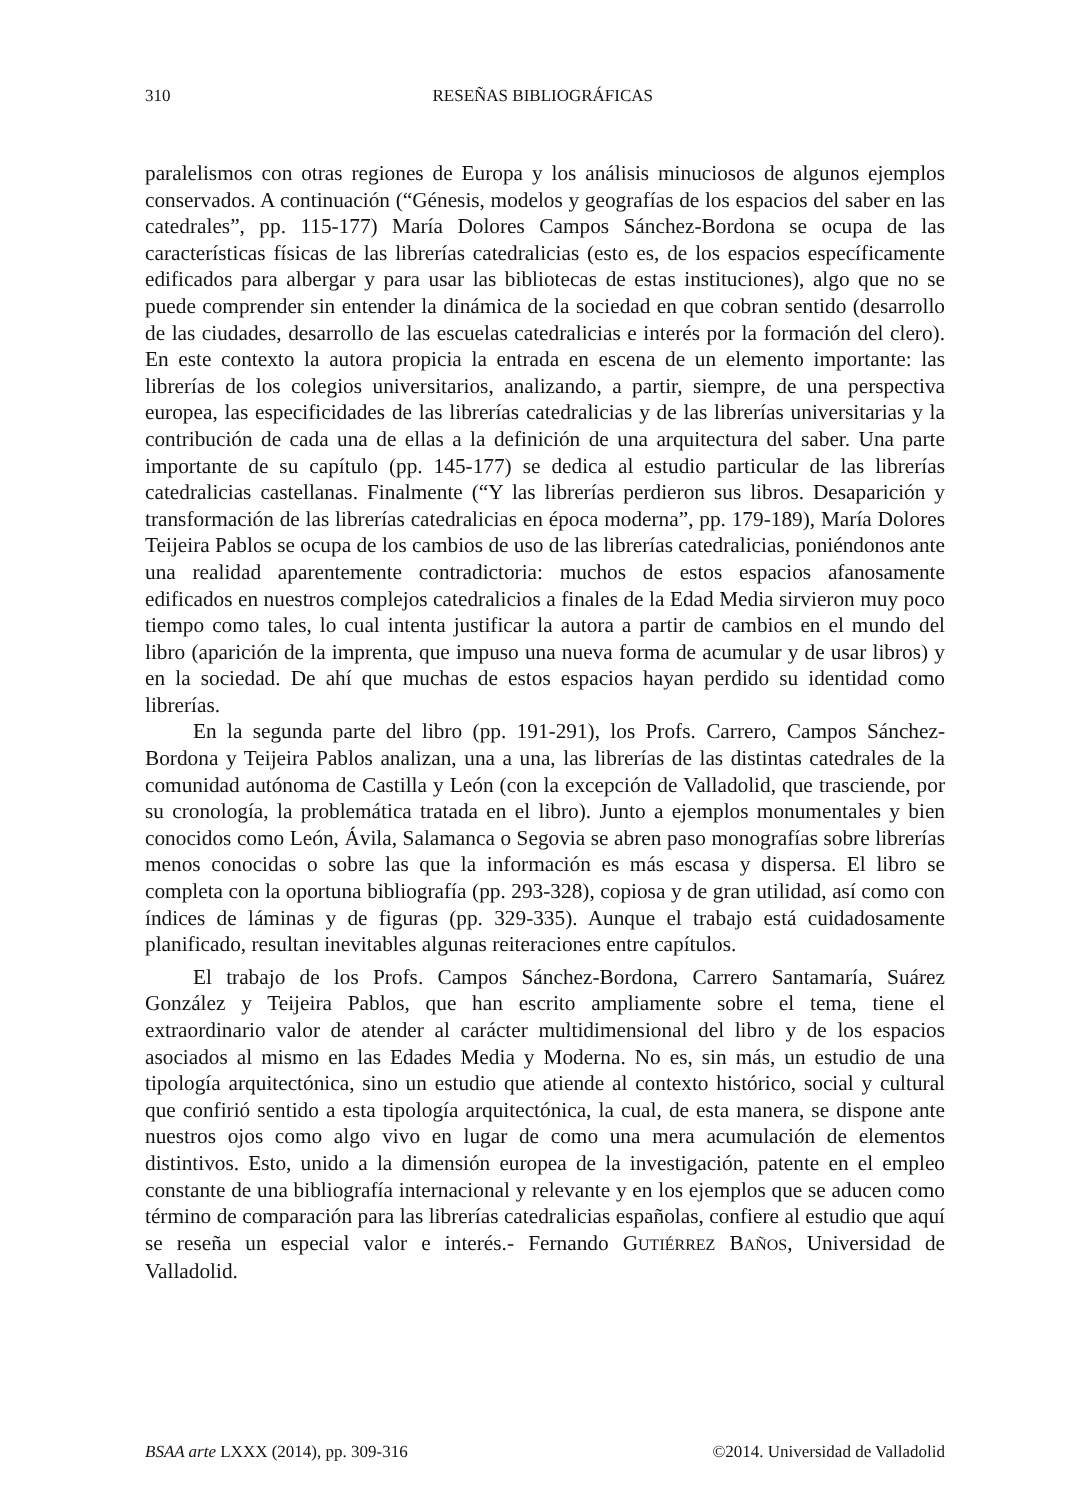310 RESEÑAS BIBLIOGRÁFICAS
paralelismos con otras regiones de Europa y los análisis minuciosos de algunos ejemplos conservados. A continuación (“Génesis, modelos y geografías de los espacios del saber en las catedrales”, pp. 115-177) María Dolores Campos Sánchez-Bordona se ocupa de las características físicas de las librerías catedralicias (esto es, de los espacios específicamente edificados para albergar y para usar las bibliotecas de estas instituciones), algo que no se puede comprender sin entender la dinámica de la sociedad en que cobran sentido (desarrollo de las ciudades, desarrollo de las escuelas catedralicias e interés por la formación del clero). En este contexto la autora propicia la entrada en escena de un elemento importante: las librerías de los colegios universitarios, analizando, a partir, siempre, de una perspectiva europea, las especificidades de las librerías catedralicias y de las librerías universitarias y la contribución de cada una de ellas a la definición de una arquitectura del saber. Una parte importante de su capítulo (pp. 145-177) se dedica al estudio particular de las librerías catedralicias castellanas. Finalmente (“Y las librerías perdieron sus libros. Desaparición y transformación de las librerías catedralicias en época moderna”, pp. 179-189), María Dolores Teijeira Pablos se ocupa de los cambios de uso de las librerías catedralicias, poniéndonos ante una realidad aparentemente contradictoria: muchos de estos espacios afanosamente edificados en nuestros complejos catedralicios a finales de la Edad Media sirvieron muy poco tiempo como tales, lo cual intenta justificar la autora a partir de cambios en el mundo del libro (aparición de la imprenta, que impuso una nueva forma de acumular y de usar libros) y en la sociedad. De ahí que muchas de estos espacios hayan perdido su identidad como librerías.
En la segunda parte del libro (pp. 191-291), los Profs. Carrero, Campos Sánchez-Bordona y Teijeira Pablos analizan, una a una, las librerías de las distintas catedrales de la comunidad autónoma de Castilla y León (con la excepción de Valladolid, que trasciende, por su cronología, la problemática tratada en el libro). Junto a ejemplos monumentales y bien conocidos como León, Ávila, Salamanca o Segovia se abren paso monografías sobre librerías menos conocidas o sobre las que la información es más escasa y dispersa. El libro se completa con la oportuna bibliografía (pp. 293-328), copiosa y de gran utilidad, así como con índices de láminas y de figuras (pp. 329-335). Aunque el trabajo está cuidadosamente planificado, resultan inevitables algunas reiteraciones entre capítulos.
El trabajo de los Profs. Campos Sánchez-Bordona, Carrero Santamaría, Suárez González y Teijeira Pablos, que han escrito ampliamente sobre el tema, tiene el extraordinario valor de atender al carácter multidimensional del libro y de los espacios asociados al mismo en las Edades Media y Moderna. No es, sin más, un estudio de una tipología arquitectónica, sino un estudio que atiende al contexto histórico, social y cultural que confirió sentido a esta tipología arquitectónica, la cual, de esta manera, se dispone ante nuestros ojos como algo vivo en lugar de como una mera acumulación de elementos distintivos. Esto, unido a la dimensión europea de la investigación, patente en el empleo constante de una bibliografía internacional y relevante y en los ejemplos que se aducen como término de comparación para las librerías catedralicias españolas, confiere al estudio que aquí se reseña un especial valor e interés.- Fernando GUTIÉRREZ BAÑOS, Universidad de Valladolid.
BSAA arte LXXX (2014), pp. 309-316 ©2014. Universidad de Valladolid